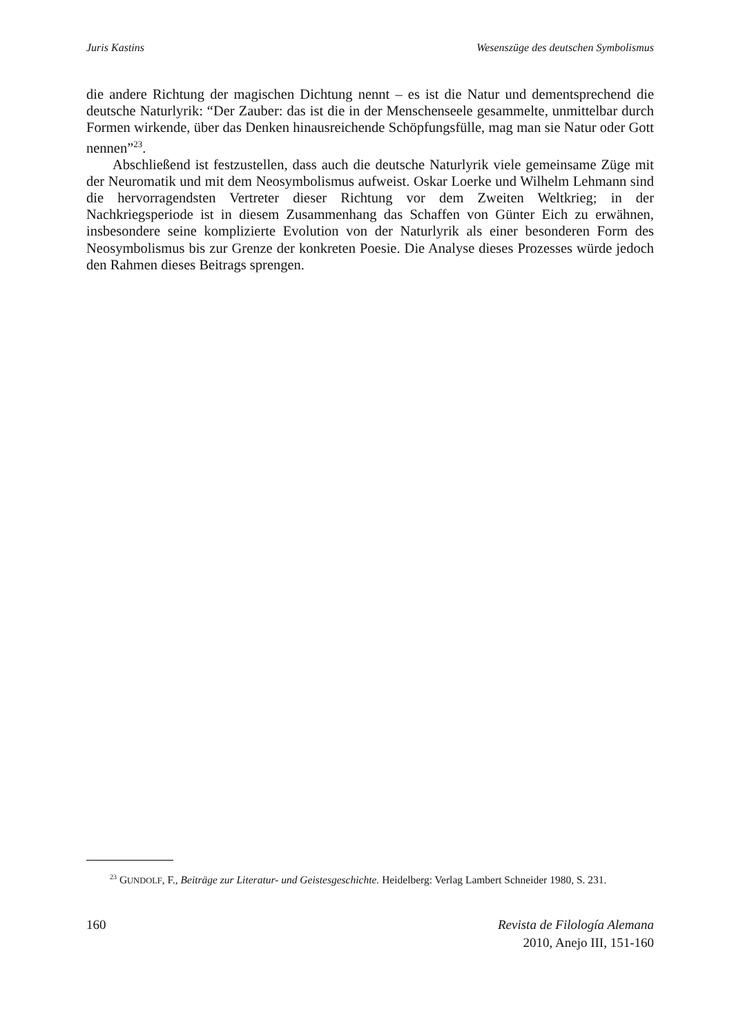Juris Kastins Wesenszüge des deutschen Symbolismus
die andere Richtung der magischen Dichtung nennt – es ist die Natur und dementsprechend die deutsche Naturlyrik: “Der Zauber: das ist die in der Menschenseele gesammelte, unmittelbar durch Formen wirkende, über das Denken hinausreichende Schöpfungsfülle, mag man sie Natur oder Gott nennen”<sup>23</sup>.
Abschließend ist festzustellen, dass auch die deutsche Naturlyrik viele gemeinsame Züge mit der Neuromatik und mit dem Neosymbolismus aufweist. Oskar Loerke und Wilhelm Lehmann sind die hervorragendsten Vertreter dieser Richtung vor dem Zweiten Weltkrieg; in der Nachkriegsperiode ist in diesem Zusammenhang das Schaffen von Günter Eich zu erwähnen, insbesondere seine komplizierte Evolution von der Naturlyrik als einer besonderen Form des Neosymbolismus bis zur Grenze der konkreten Poesie. Die Analyse dieses Prozesses würde jedoch den Rahmen dieses Beitrags sprengen.
<sup>23</sup> GUNDOLF, F., Beiträge zur Literatur- und Geistesgeschichte. Heidelberg: Verlag Lambert Schneider 1980, S. 231.
160 Revista de Filología Alemana
2010, Anejo III, 151-160